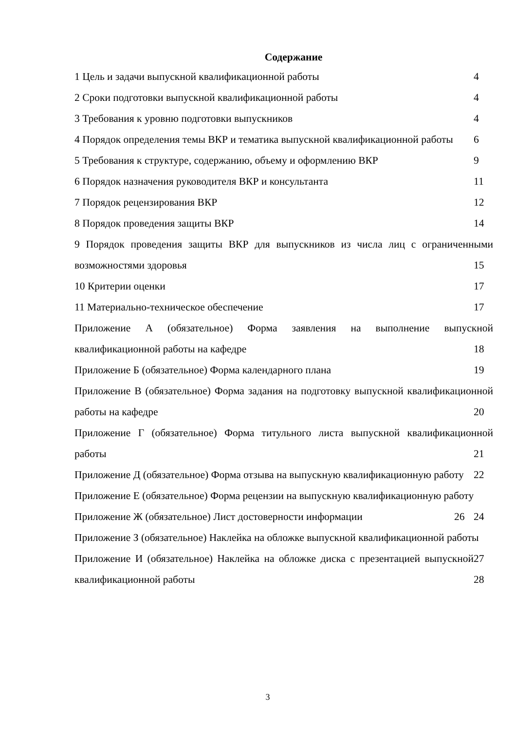Содержание
1 Цель и задачи выпускной квалификационной работы 4
2 Сроки подготовки выпускной квалификационной работы 4
3 Требования к уровню подготовки выпускников 4
4 Порядок определения темы ВКР и тематика выпускной квалификационной работы 6
5 Требования к структуре, содержанию, объему и оформлению ВКР 9
6 Порядок назначения руководителя ВКР и консультанта 11
7 Порядок рецензирования ВКР 12
8 Порядок проведения защиты ВКР 14
9 Порядок проведения защиты ВКР для выпускников из числа лиц с ограниченными возможностями здоровья 15
10 Критерии оценки 17
11 Материально-техническое обеспечение 17
Приложение А (обязательное) Форма заявления на выполнение выпускной квалификационной работы на кафедре 18
Приложение Б (обязательное) Форма календарного плана 19
Приложение В (обязательное) Форма задания на подготовку выпускной квалификационной работы на кафедре 20
Приложение Г (обязательное) Форма титульного листа выпускной квалификационной работы 21
Приложение Д (обязательное) Форма отзыва на выпускную квалификационную работу 22
Приложение Е (обязательное) Форма рецензии на выпускную квалификационную работу 24
Приложение Ж (обязательное) Лист достоверности информации 26
Приложение З (обязательное) Наклейка на обложке выпускной квалификационной работы 27
Приложение И (обязательное) Наклейка на обложке диска с презентацией выпускной квалификационной работы 28
3